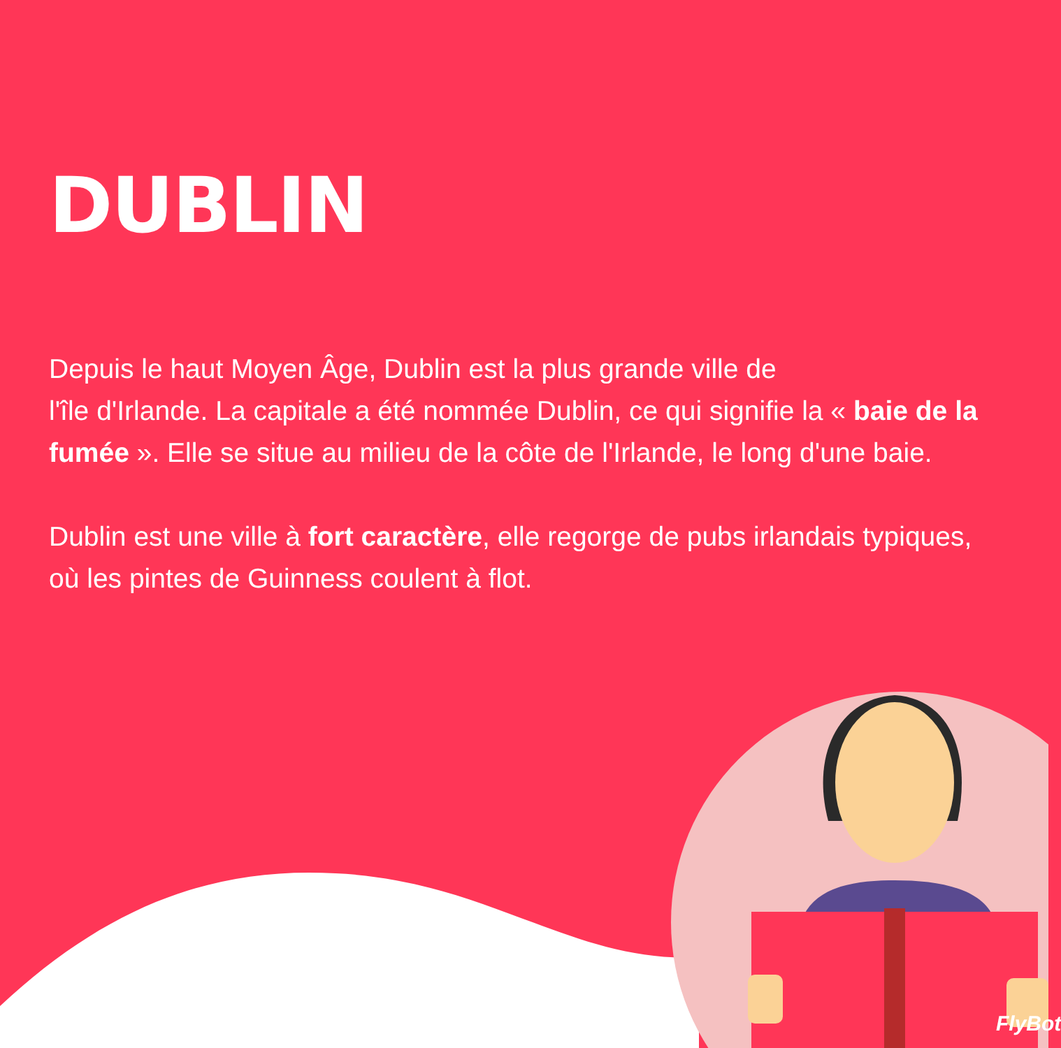DUBLIN
Depuis le haut Moyen Âge, Dublin est la plus grande ville de
l'île d'Irlande. La capitale a été nommée Dublin, ce qui signifie la « baie de la fumée ». Elle se situe au milieu de la côte de l'Irlande, le long d'une baie.
Dublin est une ville à fort caractère, elle regorge de pubs irlandais typiques, où les pintes de Guinness coulent à flot.
FlyBot